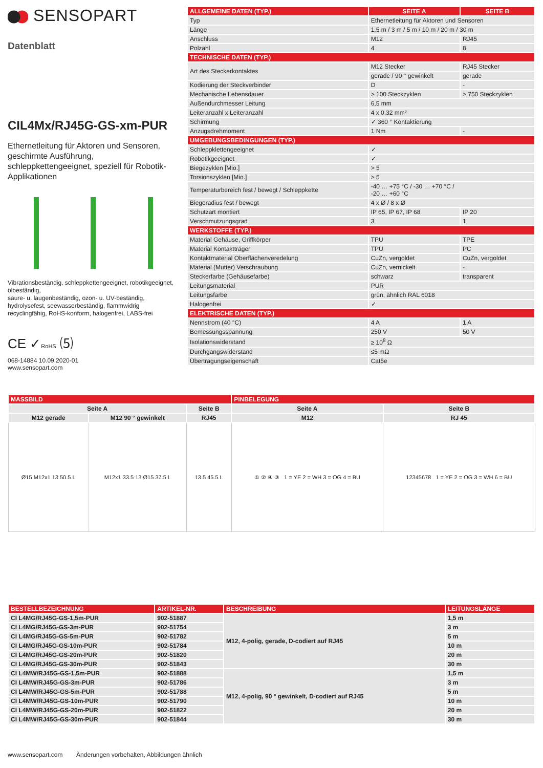SENSOPART
Datenblatt
CIL4Mx/RJ45G-GS-xm-PUR
Ethernetleitung für Aktoren und Sensoren, geschirmte Ausführung, schleppkettengeeignet, speziell für Robotik-Applikationen
Vibrationsbeständig, schleppkettengeeignet, robotikgeeignet, ölbeständig,
säure- u. laugenbeständig, ozon- u. UV-beständig, hydrolysefest, seewasserbeständig, flammwidrig recyclingfähig, RoHS-konform, halogenfrei, LABS-frei
CE ✓RoHS ⑸
068-14884 10.09.2020-01
www.sensopart.com
| ALLGEMEINE DATEN (TYP.) | SEITE A | SEITE B |
| --- | --- | --- |
| Typ | Ethernetleitung für Aktoren und Sensoren | |
| Länge | 1,5 m / 3 m / 5 m / 10 m / 20 m / 30 m | |
| Anschluss | M12 | RJ45 |
| Polzahl | 4 | 8 |
| TECHNISCHE DATEN (TYP.) | | |
| Art des Steckerkontaktes | M12 Stecker | RJ45 Stecker |
| | gerade / 90 ° gewinkelt | gerade |
| Kodierung der Steckverbinder | D | - |
| Mechanische Lebensdauer | > 100 Steckzyklen | > 750 Steckzyklen |
| Außendurchmesser Leitung | 6,5 mm | |
| Leiteranzahl x Leiteranzahl | 4 x 0,32 mm² | |
| Schirmung | ✓ 360 ° Kontaktierung | |
| Anzugsdrehmoment | 1 Nm | - |
| UMGEBUNGSBEDINGUNGEN (TYP.) | | |
| Schleppklettengeeignet | ✓ | |
| Robotikgeeignet | ✓ | |
| Biegezyklen [Mio.] | > 5 | |
| Torsionszyklen [Mio.] | > 5 | |
| Temperaturbereich fest / bewegt / Schleppkette | -40 … +75 °C / -30 … +70 °C / -20 … +60 °C | |
| Biegeradius fest / bewegt | 4 x Ø / 8 x Ø | |
| Schutzart montiert | IP 65, IP 67, IP 68 | IP 20 |
| Verschmutzungsgrad | 3 | 1 |
| WERKSTOFFE (TYP.) | | |
| Material Gehäuse, Griffkörper | TPU | TPE |
| Material Kontaktträger | TPU | PC |
| Kontaktmaterial Oberflächenveredelung | CuZn, vergoldet | CuZn, vergoldet |
| Material (Mutter) Verschraubung | CuZn, vernickelt | - |
| Steckerfarbe (Gehäusefarbe) | schwarz | transparent |
| Leitungsmaterial | PUR | |
| Leitungsfarbe | grün, ähnlich RAL 6018 | |
| Halogenfrei | ✓ | |
| ELEKTRISCHE DATEN (TYP.) | | |
| Nennstrom (40 °C) | 4 A | 1 A |
| Bemessungsspannung | 250 V | 50 V |
| Isolationswiderstand | ≥ 10<sup>8</sup> Ω | |
| Durchgangswiderstand | ≤5 mΩ | |
| Übertragungseigenschaft | Cat5e | |
| MASSBILD | | | PINBELEGUNG | |
| Seite A | | Seite B | Seite A | Seite B |
| M12 gerade | M12 90 ° gewinkelt | RJ45 | M12 | RJ 45 |
| Ø15 M12x1 13 50.5 L | M12x1 33.5 13 Ø15 37.5 L | 13.5 45.5 L | ① ② ④ ③ 1 = YE 2 = WH 3 = OG 4 = BU | 12345678 1 = YE 2 = OG 3 = WH 6 = BU |
| BESTELLBEZEICHNUNG | ARTIKEL-NR. | BESCHREIBUNG | LEITUNGSLÄNGE |
| --- | --- | --- | --- |
| CI L4MG/RJ45G-GS-1,5m-PUR | 902-51887 | M12, 4-polig, gerade, D-codiert auf RJ45 | 1,5 m |
| CI L4MG/RJ45G-GS-3m-PUR | 902-51754 | | 3 m |
| CI L4MG/RJ45G-GS-5m-PUR | 902-51782 | | 5 m |
| CI L4MG/RJ45G-GS-10m-PUR | 902-51784 | | 10 m |
| CI L4MG/RJ45G-GS-20m-PUR | 902-51820 | | 20 m |
| CI L4MG/RJ45G-GS-30m-PUR | 902-51843 | | 30 m |
| CI L4MW/RJ45G-GS-1,5m-PUR | 902-51888 | M12, 4-polig, 90 ° gewinkelt, D-codiert auf RJ45 | 1,5 m |
| CI L4MW/RJ45G-GS-3m-PUR | 902-51786 | | 3 m |
| CI L4MW/RJ45G-GS-5m-PUR | 902-51788 | | 5 m |
| CI L4MW/RJ45G-GS-10m-PUR | 902-51790 | | 10 m |
| CI L4MW/RJ45G-GS-20m-PUR | 902-51822 | | 20 m |
| CI L4MW/RJ45G-GS-30m-PUR | 902-51844 | | 30 m |
www.sensopart.com Änderungen vorbehalten, Abbildungen ähnlich